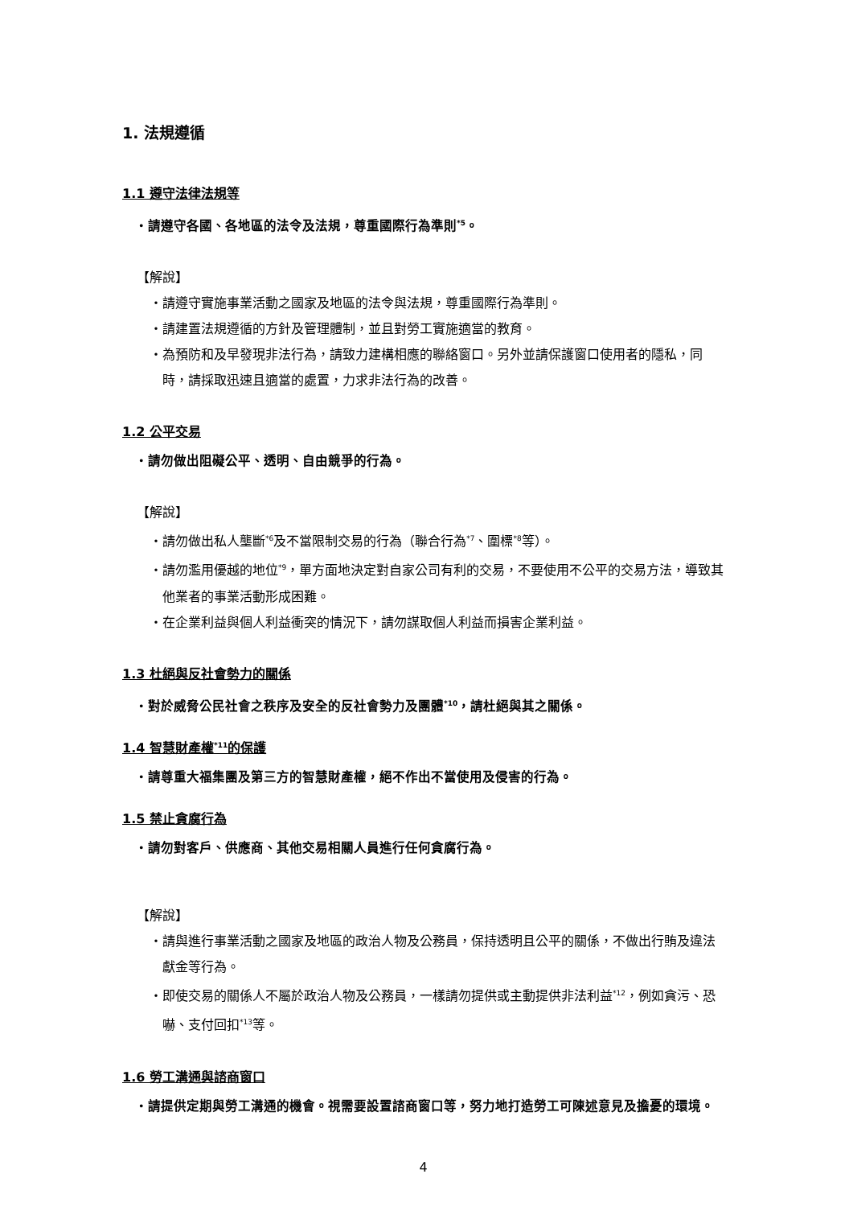1. 法規遵循
1.1 遵守法律法規等
・請遵守各國、各地區的法令及法規，尊重國際行為準則<sup>*5</sup>。
【解說】
・請遵守實施事業活動之國家及地區的法令與法規，尊重國際行為準則。
・請建置法規遵循的方針及管理體制，並且對勞工實施適當的教育。
・為預防和及早發現非法行為，請致力建構相應的聯絡窗口。另外並請保護窗口使用者的隱私，同時，請採取迅速且適當的處置，力求非法行為的改善。
1.2 公平交易
・請勿做出阻礙公平、透明、自由競爭的行為。
【解說】
・請勿做出私人壟斷<sup>*6</sup>及不當限制交易的行為（聯合行為<sup>*7</sup>、圍標<sup>*8</sup>等）。
・請勿濫用優越的地位<sup>*9</sup>，單方面地決定對自家公司有利的交易，不要使用不公平的交易方法，導致其他業者的事業活動形成困難。
・在企業利益與個人利益衝突的情況下，請勿謀取個人利益而損害企業利益。
1.3 杜絕與反社會勢力的關係
・對於威脅公民社會之秩序及安全的反社會勢力及團體<sup>*10</sup>，請杜絕與其之關係。
1.4 智慧財產權<sup>*11</sup>的保護
・請尊重大福集團及第三方的智慧財產權，絕不作出不當使用及侵害的行為。
1.5 禁止貪腐行為
・請勿對客戶、供應商、其他交易相關人員進行任何貪腐行為。
【解說】
・請與進行事業活動之國家及地區的政治人物及公務員，保持透明且公平的關係，不做出行賄及違法獻金等行為。
・即使交易的關係人不屬於政治人物及公務員，一樣請勿提供或主動提供非法利益<sup>*12</sup>，例如貪污、恐嚇、支付回扣<sup>*13</sup>等。
1.6 勞工溝通與諮商窗口
・請提供定期與勞工溝通的機會。視需要設置諮商窗口等，努力地打造勞工可陳述意見及擔憂的環境。
4